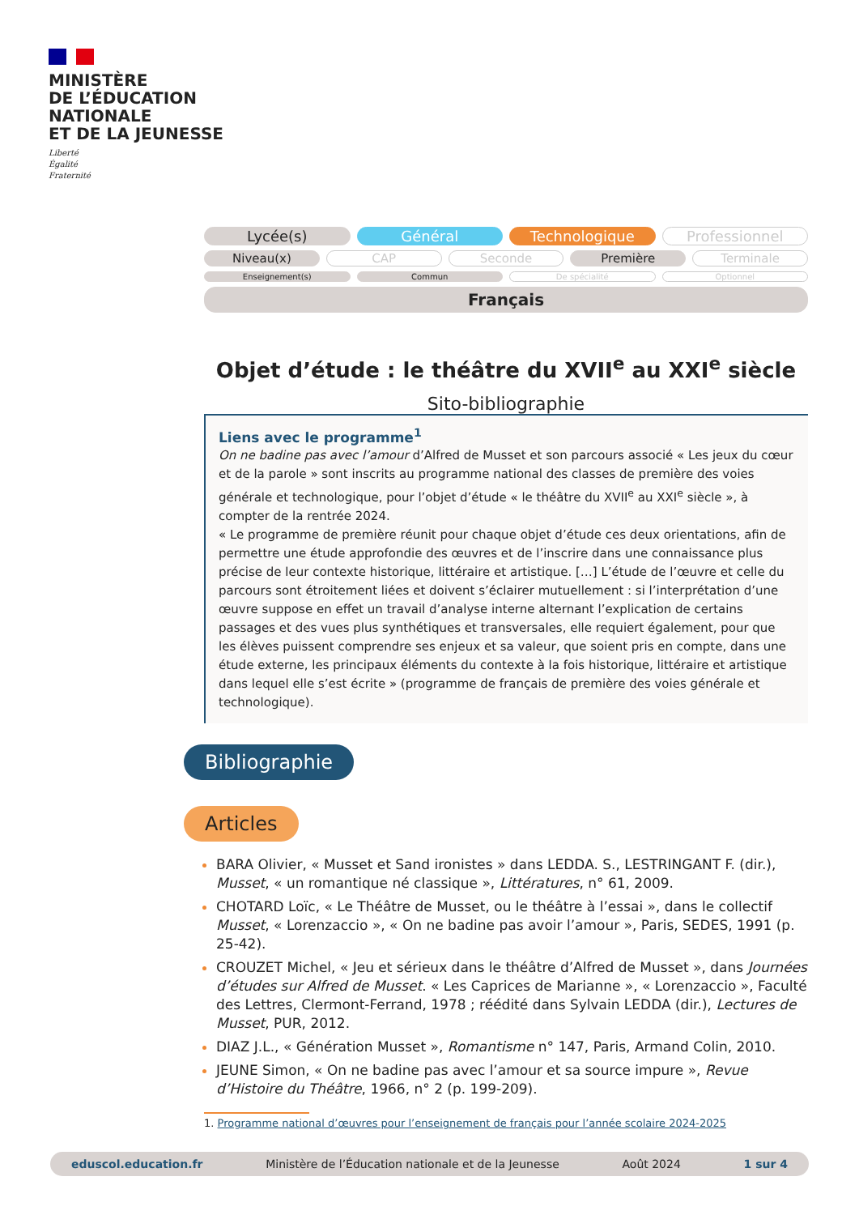MINISTÈRE
DE L’ÉDUCATION
NATIONALE
ET DE LA JEUNESSE
Liberté
Égalité
Fraternité
Lycée(s) Général Technologique Professionnel
Niveau(x) CAP Seconde Première Terminale
Enseignement(s) Commun De spécialité Optionnel
Français
Objet d’étude : le théâtre du XVII<sup>e</sup> au XXI<sup>e</sup> siècle
Sito-bibliographie
Liens avec le programme<sup>1</sup>
On ne badine pas avec l’amour d’Alfred de Musset et son parcours associé « Les jeux du cœur et de la parole » sont inscrits au programme national des classes de première des voies générale et technologique, pour l’objet d’étude « le théâtre du XVII<sup>e</sup> au XXI<sup>e</sup> siècle », à compter de la rentrée 2024.
« Le programme de première réunit pour chaque objet d’étude ces deux orientations, afin de permettre une étude approfondie des œuvres et de l’inscrire dans une connaissance plus précise de leur contexte historique, littéraire et artistique. […] L’étude de l’œuvre et celle du parcours sont étroitement liées et doivent s’éclairer mutuellement : si l’interprétation d’une œuvre suppose en effet un travail d’analyse interne alternant l’explication de certains passages et des vues plus synthétiques et transversales, elle requiert également, pour que les élèves puissent comprendre ses enjeux et sa valeur, que soient pris en compte, dans une étude externe, les principaux éléments du contexte à la fois historique, littéraire et artistique dans lequel elle s’est écrite » (programme de français de première des voies générale et technologique).
Bibliographie
Articles
BARA Olivier, « Musset et Sand ironistes » dans LEDDA. S., LESTRINGANT F. (dir.), Musset, « un romantique né classique », Littératures, n° 61, 2009.
CHOTARD Loïc, « Le Théâtre de Musset, ou le théâtre à l’essai », dans le collectif Musset, « Lorenzaccio », « On ne badine pas avoir l’amour », Paris, SEDES, 1991 (p. 25-42).
CROUZET Michel, « Jeu et sérieux dans le théâtre d’Alfred de Musset », dans Journées d’études sur Alfred de Musset. « Les Caprices de Marianne », « Lorenzaccio », Faculté des Lettres, Clermont-Ferrand, 1978 ; réédité dans Sylvain LEDDA (dir.), Lectures de Musset, PUR, 2012.
DIAZ J.L., « Génération Musset », Romantisme n° 147, Paris, Armand Colin, 2010.
JEUNE Simon, « On ne badine pas avec l’amour et sa source impure », Revue d’Histoire du Théâtre, 1966, n° 2 (p. 199-209).
1. Programme national d’œuvres pour l’enseignement de français pour l’année scolaire 2024-2025
eduscol.education.fr Ministère de l’Éducation nationale et de la Jeunesse Août 2024 1 sur 4